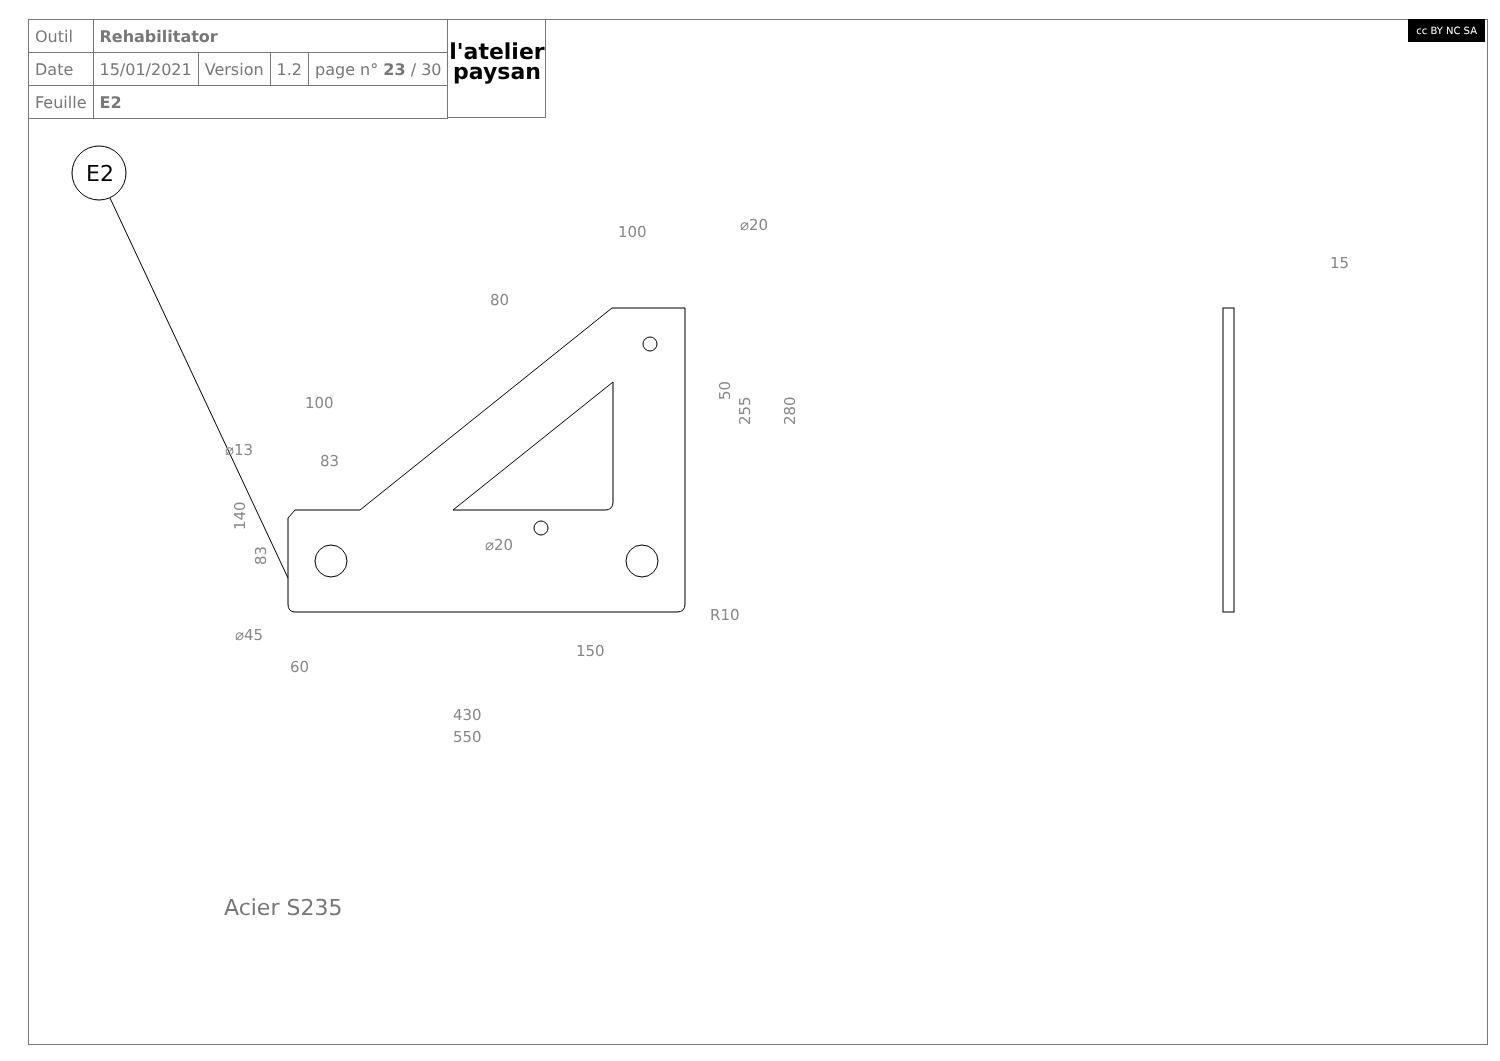| Outil | Rehabilitator | | | |
| Date | 15/01/2021 | Version | 1.2 | page n° 23 / 30 |
| Feuille | E2 | | | |
l'atelier
paysan
cc BY NC SA
E2
100
100
83
15
50
255
280
140
83
80
⌀20
⌀13
⌀20
⌀45
R10
150
60
430
550
Acier S235